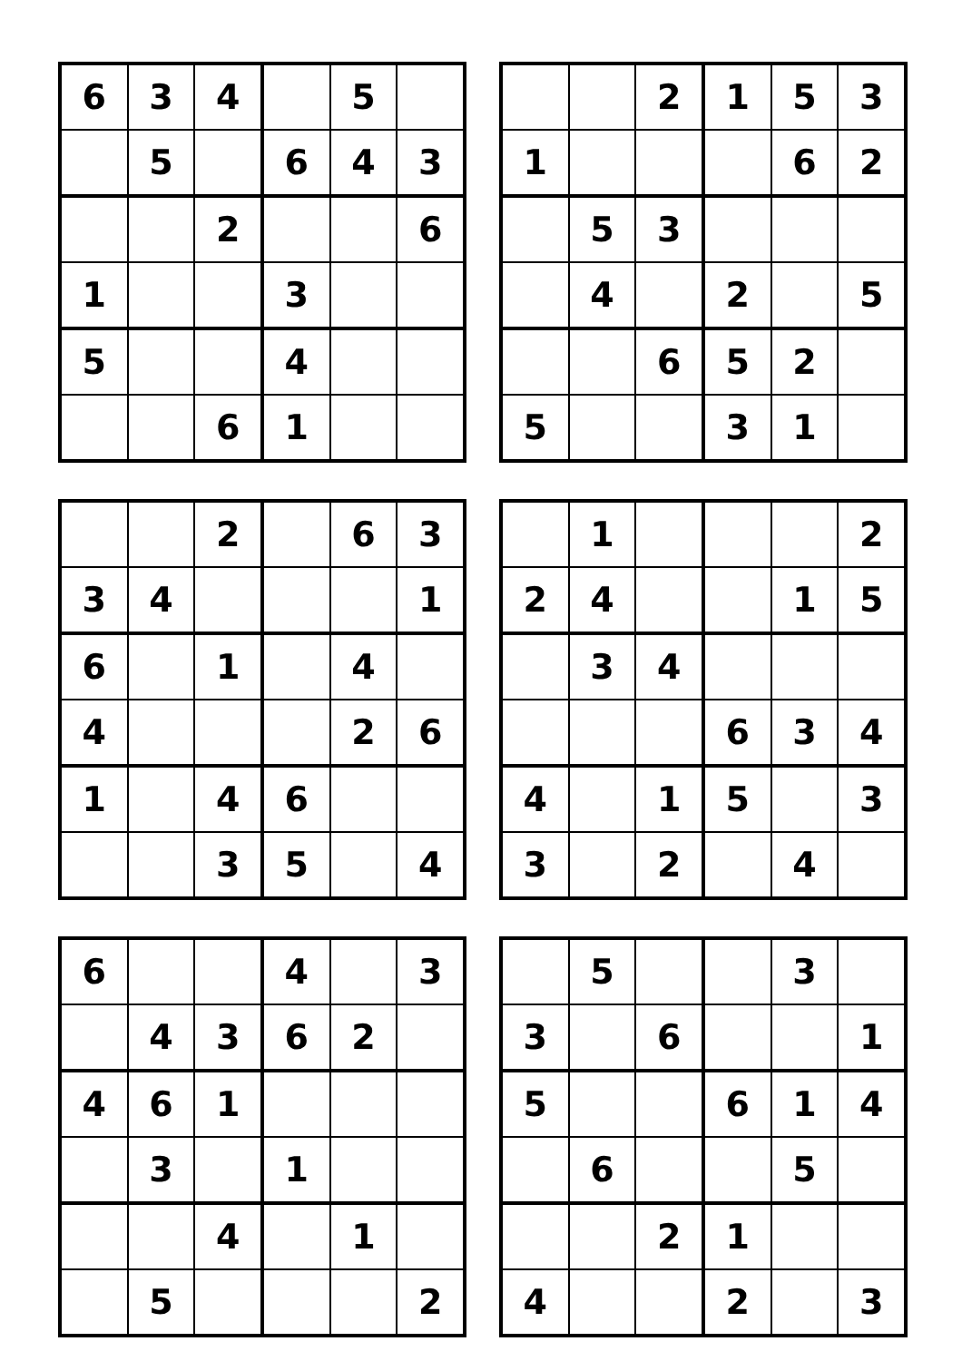| 6 | 3 | 4 | | 5 | |
| | 5 | | 6 | 4 | 3 |
| | | 2 | | | 6 |
| 1 | | | 3 | | |
| 5 | | | 4 | | |
| | | 6 | 1 | | |
| | | 2 | 1 | 5 | 3 |
| 1 | | | | 6 | 2 |
| | 5 | 3 | | | |
| | 4 | | 2 | | 5 |
| | | 6 | 5 | 2 | |
| 5 | | | 3 | 1 | |
| | | 2 | | 6 | 3 |
| 3 | 4 | | | | 1 |
| 6 | | 1 | | 4 | |
| 4 | | | | 2 | 6 |
| 1 | | 4 | 6 | | |
| | | 3 | 5 | | 4 |
| | 1 | | | | 2 |
| 2 | 4 | | | 1 | 5 |
| | 3 | 4 | | | |
| | | | 6 | 3 | 4 |
| 4 | | 1 | 5 | | 3 |
| 3 | | 2 | | 4 | |
| 6 | | | 4 | | 3 |
| | 4 | 3 | 6 | 2 | |
| 4 | 6 | 1 | | | |
| | 3 | | 1 | | |
| | | 4 | | 1 | |
| | 5 | | | | 2 |
| | 5 | | | 3 | |
| 3 | | 6 | | | 1 |
| 5 | | | 6 | 1 | 4 |
| | 6 | | | 5 | |
| | | 2 | 1 | | |
| 4 | | | 2 | | 3 |